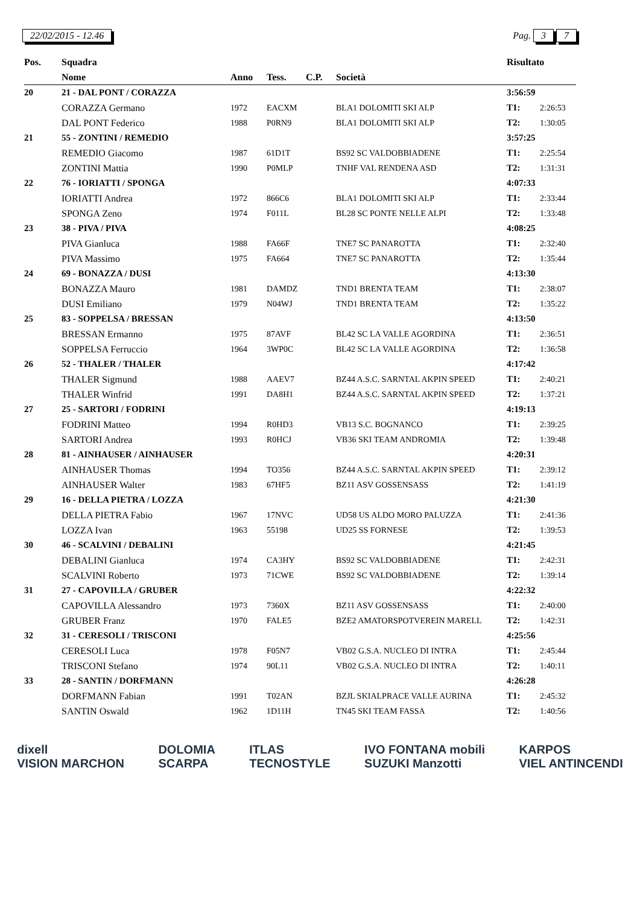22/02/2015 - 12.46 Pag. 3 7
| Pos. | Squadra | | | | | Risultato | |
| --- | --- | --- | --- | --- | --- | --- | --- |
| | Nome | Anno | Tess. | C.P. | Società | | |
| 20 | 21 - DAL PONT / CORAZZA | | | | | 3:56:59 | |
| | CORAZZA Germano | 1972 | EACXM | | BLA1 DOLOMITI SKI ALP | T1: | 2:26:53 |
| | DAL PONT Federico | 1988 | P0RN9 | | BLA1 DOLOMITI SKI ALP | T2: | 1:30:05 |
| 21 | 55 - ZONTINI / REMEDIO | | | | | 3:57:25 | |
| | REMEDIO Giacomo | 1987 | 61D1T | | BS92 SC VALDOBBIADENE | T1: | 2:25:54 |
| | ZONTINI Mattia | 1990 | P0MLP | | TNHF VAL RENDENA ASD | T2: | 1:31:31 |
| 22 | 76 - IORIATTI / SPONGA | | | | | 4:07:33 | |
| | IORIATTI Andrea | 1972 | 866C6 | | BLA1 DOLOMITI SKI ALP | T1: | 2:33:44 |
| | SPONGA Zeno | 1974 | F011L | | BL28 SC PONTE NELLE ALPI | T2: | 1:33:48 |
| 23 | 38 - PIVA / PIVA | | | | | 4:08:25 | |
| | PIVA Gianluca | 1988 | FA66F | | TNE7 SC PANAROTTA | T1: | 2:32:40 |
| | PIVA Massimo | 1975 | FA664 | | TNE7 SC PANAROTTA | T2: | 1:35:44 |
| 24 | 69 - BONAZZA / DUSI | | | | | 4:13:30 | |
| | BONAZZA Mauro | 1981 | DAMDZ | | TND1 BRENTA TEAM | T1: | 2:38:07 |
| | DUSI Emiliano | 1979 | N04WJ | | TND1 BRENTA TEAM | T2: | 1:35:22 |
| 25 | 83 - SOPPELSA / BRESSAN | | | | | 4:13:50 | |
| | BRESSAN Ermanno | 1975 | 87AVF | | BL42 SC LA VALLE AGORDINA | T1: | 2:36:51 |
| | SOPPELSA Ferruccio | 1964 | 3WP0C | | BL42 SC LA VALLE AGORDINA | T2: | 1:36:58 |
| 26 | 52 - THALER / THALER | | | | | 4:17:42 | |
| | THALER Sigmund | 1988 | AAEV7 | | BZ44 A.S.C. SARNTAL AKPIN SPEED | T1: | 2:40:21 |
| | THALER Winfrid | 1991 | DA8H1 | | BZ44 A.S.C. SARNTAL AKPIN SPEED | T2: | 1:37:21 |
| 27 | 25 - SARTORI / FODRINI | | | | | 4:19:13 | |
| | FODRINI Matteo | 1994 | R0HD3 | | VB13 S.C. BOGNANCO | T1: | 2:39:25 |
| | SARTORI Andrea | 1993 | R0HCJ | | VB36 SKI TEAM ANDROMIA | T2: | 1:39:48 |
| 28 | 81 - AINHAUSER / AINHAUSER | | | | | 4:20:31 | |
| | AINHAUSER Thomas | 1994 | TO356 | | BZ44 A.S.C. SARNTAL AKPIN SPEED | T1: | 2:39:12 |
| | AINHAUSER Walter | 1983 | 67HF5 | | BZ11 ASV GOSSENSASS | T2: | 1:41:19 |
| 29 | 16 - DELLA PIETRA / LOZZA | | | | | 4:21:30 | |
| | DELLA PIETRA Fabio | 1967 | 17NVC | | UD58 US ALDO MORO PALUZZA | T1: | 2:41:36 |
| | LOZZA Ivan | 1963 | 55198 | | UD25 SS FORNESE | T2: | 1:39:53 |
| 30 | 46 - SCALVINI / DEBALINI | | | | | 4:21:45 | |
| | DEBALINI Gianluca | 1974 | CA3HY | | BS92 SC VALDOBBIADENE | T1: | 2:42:31 |
| | SCALVINI Roberto | 1973 | 71CWE | | BS92 SC VALDOBBIADENE | T2: | 1:39:14 |
| 31 | 27 - CAPOVILLA / GRUBER | | | | | 4:22:32 | |
| | CAPOVILLA Alessandro | 1973 | 7360X | | BZ11 ASV GOSSENSASS | T1: | 2:40:00 |
| | GRUBER Franz | 1970 | FALE5 | | BZE2 AMATORSPOTVEREIN MARELL | T2: | 1:42:31 |
| 32 | 31 - CERESOLI / TRISCONI | | | | | 4:25:56 | |
| | CERESOLI Luca | 1978 | F05N7 | | VB02 G.S.A. NUCLEO DI INTRA | T1: | 2:45:44 |
| | TRISCONI Stefano | 1974 | 90L11 | | VB02 G.S.A. NUCLEO DI INTRA | T2: | 1:40:11 |
| 33 | 28 - SANTIN / DORFMANN | | | | | 4:26:28 | |
| | DORFMANN Fabian | 1991 | T02AN | | BZJL SKIALPRACE VALLE AURINA | T1: | 2:45:32 |
| | SANTIN Oswald | 1962 | 1D11H | | TN45 SKI TEAM FASSA | T2: | 1:40:56 |
dixell
VISION MARCHON DOLOMIA
SCARPA ITLAS
TECNOSTYLE IVO FONTANA mobili
SUZUKI Manzotti KARPOS
VIEL ANTINCENDI